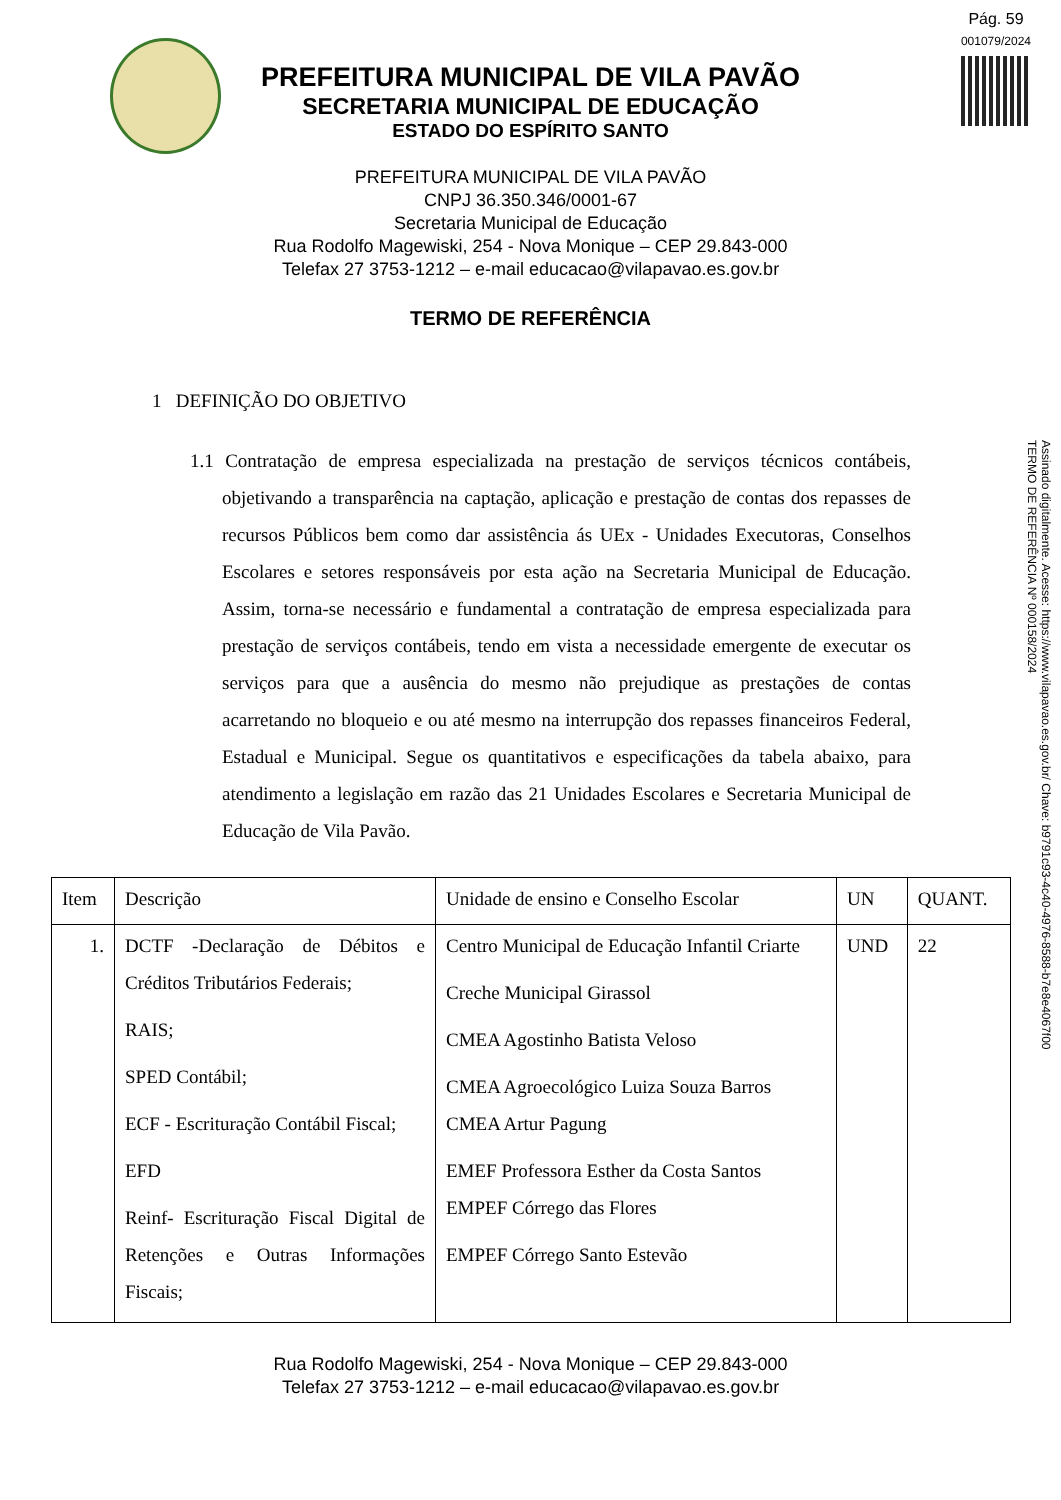Pág. 59
001079/2024
PREFEITURA MUNICIPAL DE VILA PAVÃO
SECRETARIA MUNICIPAL DE EDUCAÇÃO
ESTADO DO ESPÍRITO SANTO
PREFEITURA MUNICIPAL DE VILA PAVÃO
CNPJ 36.350.346/0001-67
Secretaria Municipal de Educação
Rua Rodolfo Magewiski, 254 - Nova Monique – CEP 29.843-000
Telefax 27 3753-1212 – e-mail educacao@vilapavao.es.gov.br
TERMO DE REFERÊNCIA
1 DEFINIÇÃO DO OBJETIVO
1.1 Contratação de empresa especializada na prestação de serviços técnicos contábeis, objetivando a transparência na captação, aplicação e prestação de contas dos repasses de recursos Públicos bem como dar assistência ás UEx - Unidades Executoras, Conselhos Escolares e setores responsáveis por esta ação na Secretaria Municipal de Educação. Assim, torna-se necessário e fundamental a contratação de empresa especializada para prestação de serviços contábeis, tendo em vista a necessidade emergente de executar os serviços para que a ausência do mesmo não prejudique as prestações de contas acarretando no bloqueio e ou até mesmo na interrupção dos repasses financeiros Federal, Estadual e Municipal. Segue os quantitativos e especificações da tabela abaixo, para atendimento a legislação em razão das 21 Unidades Escolares e Secretaria Municipal de Educação de Vila Pavão.
Assinado digitalmente. Acesse: https://www.vilapavao.es.gov.br/ Chave: b9791c93-4c40-4976-8588-b7e8e4067f00
TERMO DE REFERÊNCIA Nº 000158/2024
| Item | Descrição | Unidade de ensino e Conselho Escolar | UN | QUANT. |
| --- | --- | --- | --- | --- |
| 1. | DCTF -Declaração de Débitos e Créditos Tributários Federais; RAIS; SPED Contábil; ECF - Escrituração Contábil Fiscal; EFD Reinf- Escrituração Fiscal Digital de Retenções e Outras Informações Fiscais; | Centro Municipal de Educação Infantil Criarte Creche Municipal Girassol CMEA Agostinho Batista Veloso CMEA Agroecológico Luiza Souza Barros CMEA Artur Pagung EMEF Professora Esther da Costa Santos EMPEF Córrego das Flores EMPEF Córrego Santo Estevão | UND | 22 |
Rua Rodolfo Magewiski, 254 - Nova Monique – CEP 29.843-000
Telefax 27 3753-1212 – e-mail educacao@vilapavao.es.gov.br